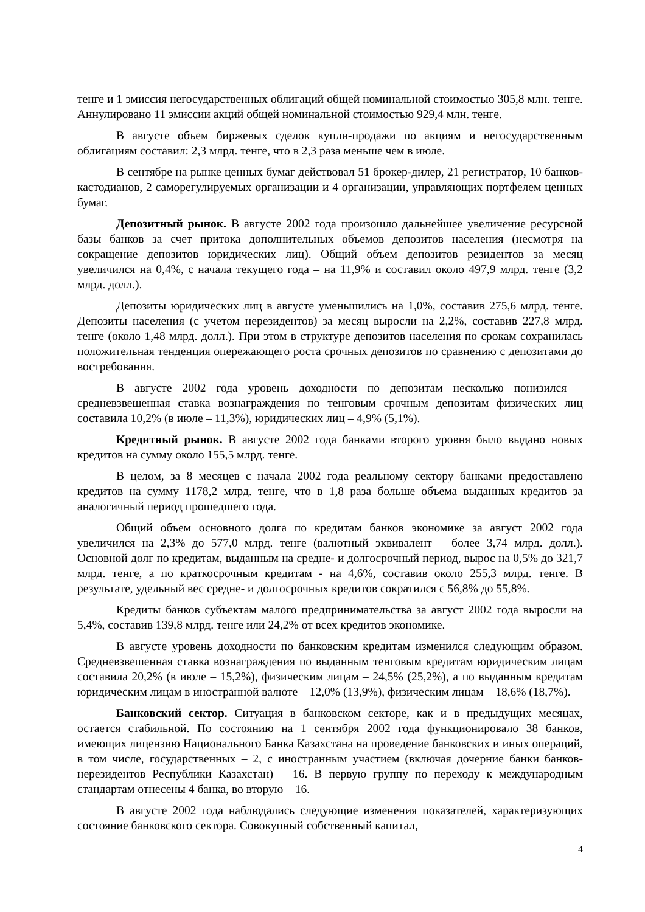тенге и 1 эмиссия негосударственных облигаций общей номинальной стоимостью 305,8 млн. тенге. Аннулировано 11 эмиссии акций общей номинальной стоимостью 929,4 млн. тенге.
В августе объем биржевых сделок купли-продажи по акциям и негосударственным облигациям составил: 2,3 млрд. тенге, что в 2,3 раза меньше чем в июле.
В сентябре на рынке ценных бумаг действовал 51 брокер-дилер, 21 регистратор, 10 банков-кастодианов, 2 саморегулируемых организации и 4 организации, управляющих портфелем ценных бумаг.
Депозитный рынок. В августе 2002 года произошло дальнейшее увеличение ресурсной базы банков за счет притока дополнительных объемов депозитов населения (несмотря на сокращение депозитов юридических лиц). Общий объем депозитов резидентов за месяц увеличился на 0,4%, с начала текущего года – на 11,9% и составил около 497,9 млрд. тенге (3,2 млрд. долл.).
Депозиты юридических лиц в августе уменьшились на 1,0%, составив 275,6 млрд. тенге. Депозиты населения (с учетом нерезидентов) за месяц выросли на 2,2%, составив 227,8 млрд. тенге (около 1,48 млрд. долл.). При этом в структуре депозитов населения по срокам сохранилась положительная тенденция опережающего роста срочных депозитов по сравнению с депозитами до востребования.
В августе 2002 года уровень доходности по депозитам несколько понизился – средневзвешенная ставка вознаграждения по тенговым срочным депозитам физических лиц составила 10,2% (в июле – 11,3%), юридических лиц – 4,9% (5,1%).
Кредитный рынок. В августе 2002 года банками второго уровня было выдано новых кредитов на сумму около 155,5 млрд. тенге.
В целом, за 8 месяцев с начала 2002 года реальному сектору банками предоставлено кредитов на сумму 1178,2 млрд. тенге, что в 1,8 раза больше объема выданных кредитов за аналогичный период прошедшего года.
Общий объем основного долга по кредитам банков экономике за август 2002 года увеличился на 2,3% до 577,0 млрд. тенге (валютный эквивалент – более 3,74 млрд. долл.). Основной долг по кредитам, выданным на средне- и долгосрочный период, вырос на 0,5% до 321,7 млрд. тенге, а по краткосрочным кредитам - на 4,6%, составив около 255,3 млрд. тенге. В результате, удельный вес средне- и долгосрочных кредитов сократился с 56,8% до 55,8%.
Кредиты банков субъектам малого предпринимательства за август 2002 года выросли на 5,4%, составив 139,8 млрд. тенге или 24,2% от всех кредитов экономике.
В августе уровень доходности по банковским кредитам изменился следующим образом. Средневзвешенная ставка вознаграждения по выданным тенговым кредитам юридическим лицам составила 20,2% (в июле – 15,2%), физическим лицам – 24,5% (25,2%), а по выданным кредитам юридическим лицам в иностранной валюте – 12,0% (13,9%), физическим лицам – 18,6% (18,7%).
Банковский сектор. Ситуация в банковском секторе, как и в предыдущих месяцах, остается стабильной. По состоянию на 1 сентября 2002 года функционировало 38 банков, имеющих лицензию Национального Банка Казахстана на проведение банковских и иных операций, в том числе, государственных – 2, с иностранным участием (включая дочерние банки банков-нерезидентов Республики Казахстан) – 16. В первую группу по переходу к международным стандартам отнесены 4 банка, во вторую – 16.
В августе 2002 года наблюдались следующие изменения показателей, характеризующих состояние банковского сектора. Совокупный собственный капитал,
4